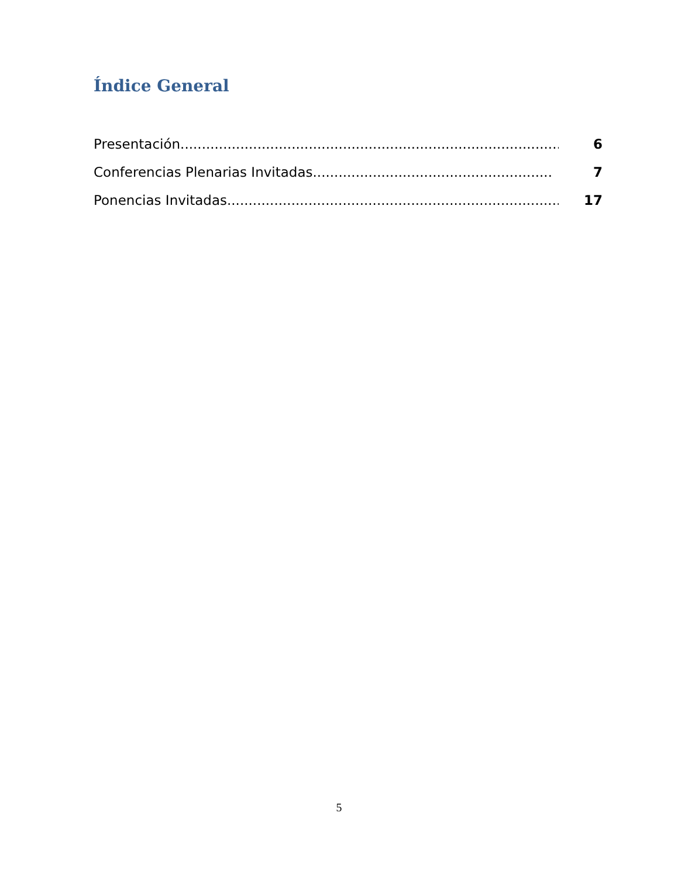Índice General
Presentación......................................................................................... 6
Conferencias Plenarias Invitadas........................................................ 7
Ponencias Invitadas............................................................................... 17
5